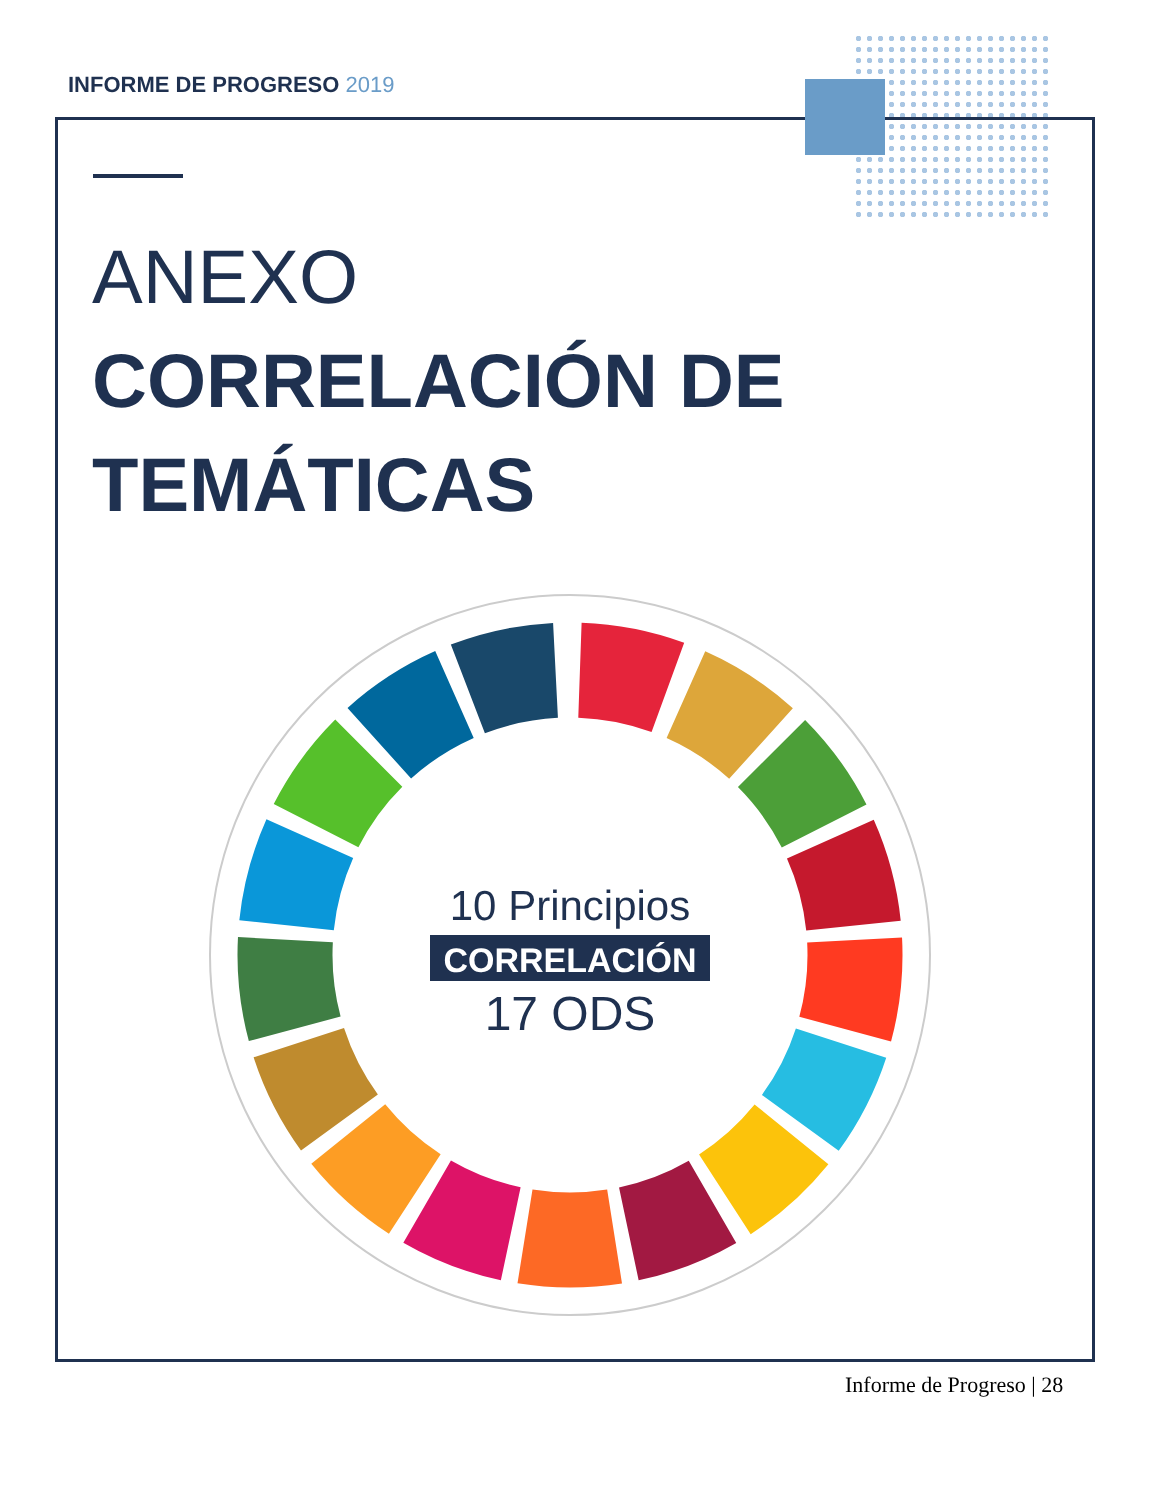INFORME DE PROGRESO 2019
ANEXO
CORRELACIÓN DE
TEMÁTICAS
10 Principios
CORRELACIÓN
17 ODS
Informe de Progreso | 28